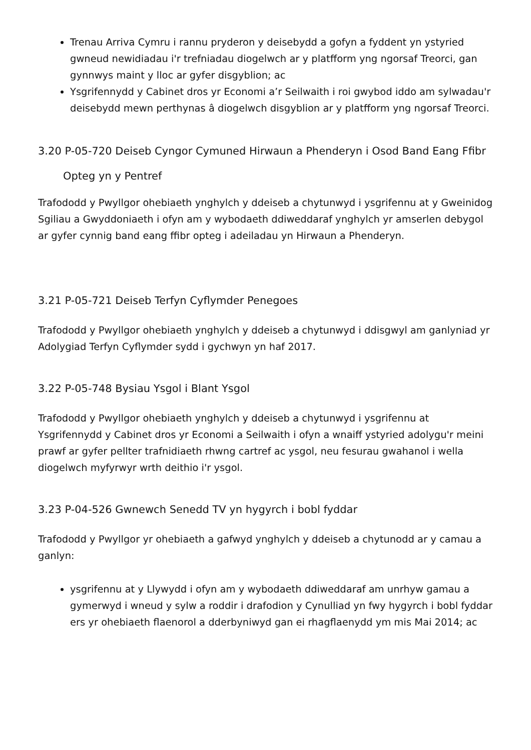Trenau Arriva Cymru i rannu pryderon y deisebydd a gofyn a fyddent yn ystyried gwneud newidiadau i'r trefniadau diogelwch ar y platfform yng ngorsaf Treorci, gan gynnwys maint y lloc ar gyfer disgyblion; ac
Ysgrifennydd y Cabinet dros yr Economi a’r Seilwaith i roi gwybod iddo am sylwadau'r deisebydd mewn perthynas â diogelwch disgyblion ar y platfform yng ngorsaf Treorci.
3.20 P-05-720 Deiseb Cyngor Cymuned Hirwaun a Phenderyn i Osod Band Eang Ffibr
Opteg yn y Pentref
Trafododd y Pwyllgor ohebiaeth ynghylch y ddeiseb a chytunwyd i ysgrifennu at y Gweinidog Sgiliau a Gwyddoniaeth i ofyn am y wybodaeth ddiweddaraf ynghylch yr amserlen debygol ar gyfer cynnig band eang ffibr opteg i adeiladau yn Hirwaun a Phenderyn.
3.21 P-05-721 Deiseb Terfyn Cyflymder Penegoes
Trafododd y Pwyllgor ohebiaeth ynghylch y ddeiseb a chytunwyd i ddisgwyl am ganlyniad yr Adolygiad Terfyn Cyflymder sydd i gychwyn yn haf 2017.
3.22 P-05-748 Bysiau Ysgol i Blant Ysgol
Trafododd y Pwyllgor ohebiaeth ynghylch y ddeiseb a chytunwyd i ysgrifennu at Ysgrifennydd y Cabinet dros yr Economi a Seilwaith i ofyn a wnaiff ystyried adolygu'r meini prawf ar gyfer pellter trafnidiaeth rhwng cartref ac ysgol, neu fesurau gwahanol i wella diogelwch myfyrwyr wrth deithio i'r ysgol.
3.23 P-04-526 Gwnewch Senedd TV yn hygyrch i bobl fyddar
Trafododd y Pwyllgor yr ohebiaeth a gafwyd ynghylch y ddeiseb a chytunodd ar y camau a ganlyn:
ysgrifennu at y Llywydd i ofyn am y wybodaeth ddiweddaraf am unrhyw gamau a gymerwyd i wneud y sylw a roddir i drafodion y Cynulliad yn fwy hygyrch i bobl fyddar ers yr ohebiaeth flaenorol a dderbyniwyd gan ei rhagflaenydd ym mis Mai 2014; ac